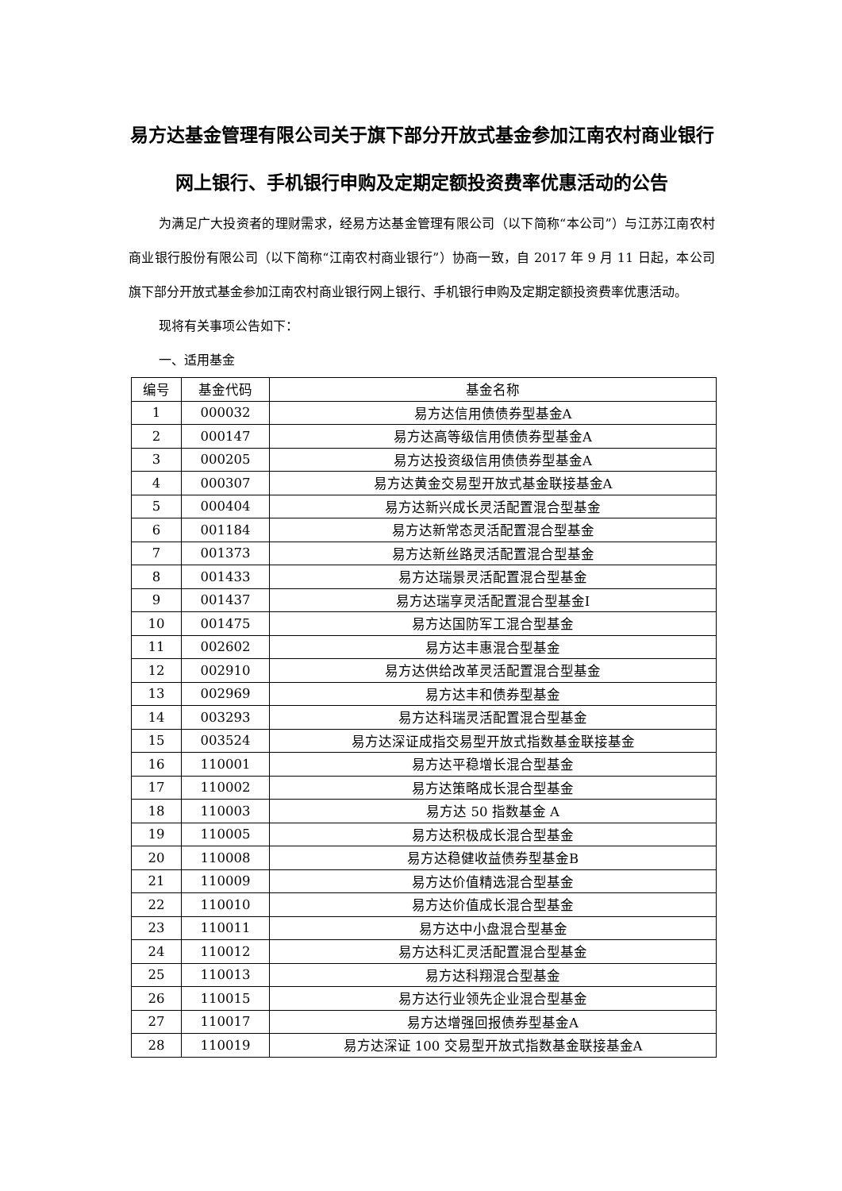易方达基金管理有限公司关于旗下部分开放式基金参加江南农村商业银行网上银行、手机银行申购及定期定额投资费率优惠活动的公告
为满足广大投资者的理财需求，经易方达基金管理有限公司（以下简称“本公司”）与江苏江南农村商业银行股份有限公司（以下简称“江南农村商业银行”）协商一致，自 2017 年 9 月 11 日起，本公司旗下部分开放式基金参加江南农村商业银行网上银行、手机银行申购及定期定额投资费率优惠活动。
现将有关事项公告如下：
一、适用基金
| 编号 | 基金代码 | 基金名称 |
| --- | --- | --- |
| 1 | 000032 | 易方达信用债债券型基金A |
| 2 | 000147 | 易方达高等级信用债债券型基金A |
| 3 | 000205 | 易方达投资级信用债债券型基金A |
| 4 | 000307 | 易方达黄金交易型开放式基金联接基金A |
| 5 | 000404 | 易方达新兴成长灵活配置混合型基金 |
| 6 | 001184 | 易方达新常态灵活配置混合型基金 |
| 7 | 001373 | 易方达新丝路灵活配置混合型基金 |
| 8 | 001433 | 易方达瑞景灵活配置混合型基金 |
| 9 | 001437 | 易方达瑞享灵活配置混合型基金I |
| 10 | 001475 | 易方达国防军工混合型基金 |
| 11 | 002602 | 易方达丰惠混合型基金 |
| 12 | 002910 | 易方达供给改革灵活配置混合型基金 |
| 13 | 002969 | 易方达丰和债券型基金 |
| 14 | 003293 | 易方达科瑞灵活配置混合型基金 |
| 15 | 003524 | 易方达深证成指交易型开放式指数基金联接基金 |
| 16 | 110001 | 易方达平稳增长混合型基金 |
| 17 | 110002 | 易方达策略成长混合型基金 |
| 18 | 110003 | 易方达 50 指数基金 A |
| 19 | 110005 | 易方达积极成长混合型基金 |
| 20 | 110008 | 易方达稳健收益债券型基金B |
| 21 | 110009 | 易方达价值精选混合型基金 |
| 22 | 110010 | 易方达价值成长混合型基金 |
| 23 | 110011 | 易方达中小盘混合型基金 |
| 24 | 110012 | 易方达科汇灵活配置混合型基金 |
| 25 | 110013 | 易方达科翔混合型基金 |
| 26 | 110015 | 易方达行业领先企业混合型基金 |
| 27 | 110017 | 易方达增强回报债券型基金A |
| 28 | 110019 | 易方达深证 100 交易型开放式指数基金联接基金A |